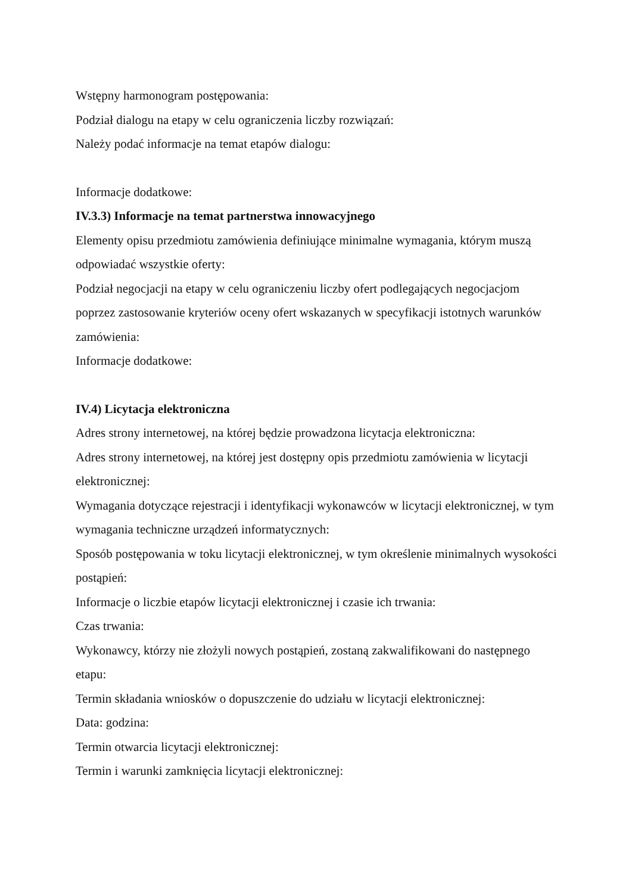Wstępny harmonogram postępowania:
Podział dialogu na etapy w celu ograniczenia liczby rozwiązań:
Należy podać informacje na temat etapów dialogu:
Informacje dodatkowe:
IV.3.3) Informacje na temat partnerstwa innowacyjnego
Elementy opisu przedmiotu zamówienia definiujące minimalne wymagania, którym muszą odpowiadać wszystkie oferty:
Podział negocjacji na etapy w celu ograniczeniu liczby ofert podlegających negocjacjom poprzez zastosowanie kryteriów oceny ofert wskazanych w specyfikacji istotnych warunków zamówienia:
Informacje dodatkowe:
IV.4) Licytacja elektroniczna
Adres strony internetowej, na której będzie prowadzona licytacja elektroniczna:
Adres strony internetowej, na której jest dostępny opis przedmiotu zamówienia w licytacji elektronicznej:
Wymagania dotyczące rejestracji i identyfikacji wykonawców w licytacji elektronicznej, w tym wymagania techniczne urządzeń informatycznych:
Sposób postępowania w toku licytacji elektronicznej, w tym określenie minimalnych wysokości postąpień:
Informacje o liczbie etapów licytacji elektronicznej i czasie ich trwania:
Czas trwania:
Wykonawcy, którzy nie złożyli nowych postąpień, zostaną zakwalifikowani do następnego etapu:
Termin składania wniosków o dopuszczenie do udziału w licytacji elektronicznej:
Data: godzina:
Termin otwarcia licytacji elektronicznej:
Termin i warunki zamknięcia licytacji elektronicznej: